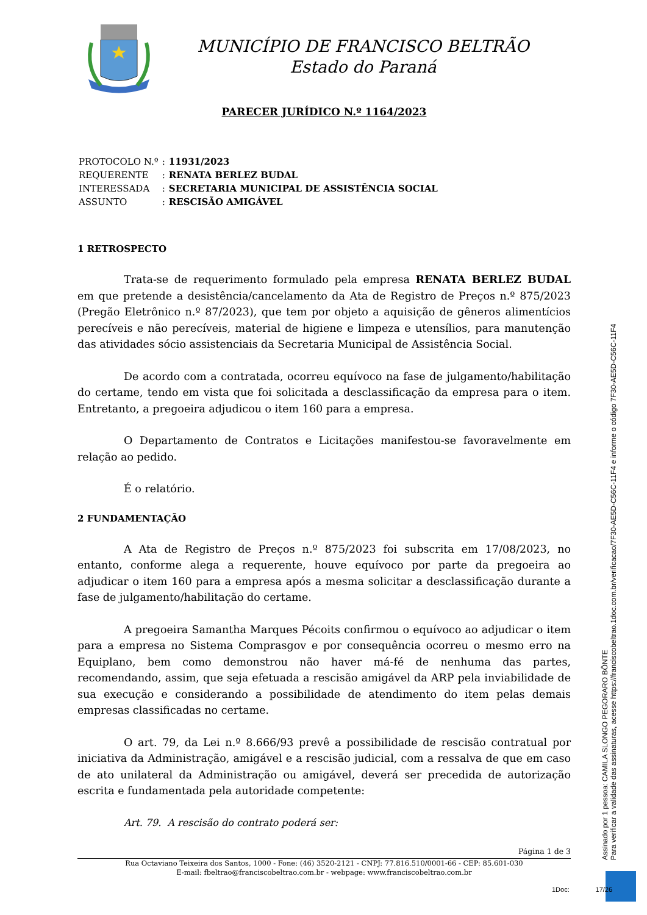MUNICÍPIO DE FRANCISCO BELTRÃO
Estado do Paraná
PARECER JURÍDICO N.º 1164/2023
| PROTOCOLO N.º | : | 11931/2023 |
| REQUERENTE | : | RENATA BERLEZ BUDAL |
| INTERESSADA | : | SECRETARIA MUNICIPAL DE ASSISTÊNCIA SOCIAL |
| ASSUNTO | : | RESCISÃO AMIGÁVEL |
1 RETROSPECTO
Trata-se de requerimento formulado pela empresa RENATA BERLEZ BUDAL em que pretende a desistência/cancelamento da Ata de Registro de Preços n.º 875/2023 (Pregão Eletrônico n.º 87/2023), que tem por objeto a aquisição de gêneros alimentícios perecíveis e não perecíveis, material de higiene e limpeza e utensílios, para manutenção das atividades sócio assistenciais da Secretaria Municipal de Assistência Social.
De acordo com a contratada, ocorreu equívoco na fase de julgamento/habilitação do certame, tendo em vista que foi solicitada a desclassificação da empresa para o item. Entretanto, a pregoeira adjudicou o item 160 para a empresa.
O Departamento de Contratos e Licitações manifestou-se favoravelmente em relação ao pedido.
É o relatório.
2 FUNDAMENTAÇÃO
A Ata de Registro de Preços n.º 875/2023 foi subscrita em 17/08/2023, no entanto, conforme alega a requerente, houve equívoco por parte da pregoeira ao adjudicar o item 160 para a empresa após a mesma solicitar a desclassificação durante a fase de julgamento/habilitação do certame.
A pregoeira Samantha Marques Pécoits confirmou o equívoco ao adjudicar o item para a empresa no Sistema Comprasgov e por consequência ocorreu o mesmo erro na Equiplano, bem como demonstrou não haver má-fé de nenhuma das partes, recomendando, assim, que seja efetuada a rescisão amigável da ARP pela inviabilidade de sua execução e considerando a possibilidade de atendimento do item pelas demais empresas classificadas no certame.
O art. 79, da Lei n.º 8.666/93 prevê a possibilidade de rescisão contratual por iniciativa da Administração, amigável e a rescisão judicial, com a ressalva de que em caso de ato unilateral da Administração ou amigável, deverá ser precedida de autorização escrita e fundamentada pela autoridade competente:
Art. 79. A rescisão do contrato poderá ser:
Página 1 de 3
Rua Octaviano Teixeira dos Santos, 1000 - Fone: (46) 3520-2121 - CNPJ: 77.816.510/0001-66 - CEP: 85.601-030
E-mail: fbeltrao@franciscobeltrao.com.br - webpage: www.franciscobeltrao.com.br
Assinado por 1 pessoa: CAMILA SLONGO PEGORARO BÔNTE
Para verificar a validade das assinaturas, acesse https://franciscobeltrao.1doc.com.br/verificacao/7F30-AE5D-C56C-11F4 e informe o código 7F30-AE5D-C56C-11F4
1Doc: 17/26